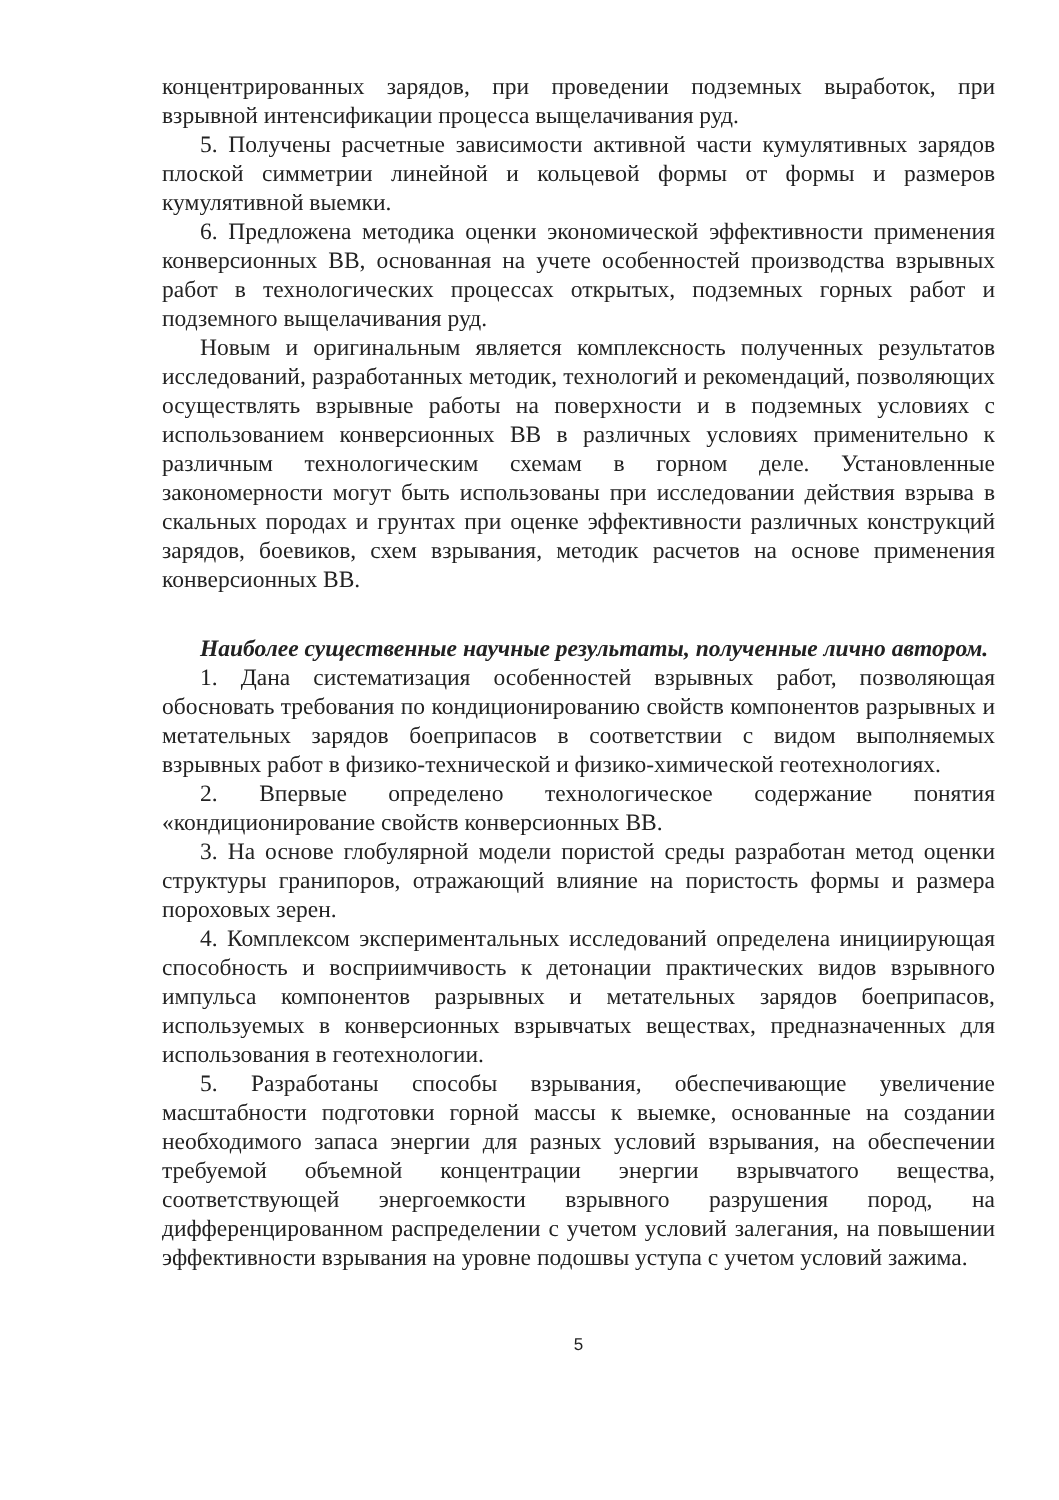концентрированных зарядов, при проведении подземных выработок, при взрывной интенсификации процесса выщелачивания руд.
5. Получены расчетные зависимости активной части кумулятивных зарядов плоской симметрии линейной и кольцевой формы от формы и размеров кумулятивной выемки.
6. Предложена методика оценки экономической эффективности применения конверсионных ВВ, основанная на учете особенностей производства взрывных работ в технологических процессах открытых, подземных горных работ и подземного выщелачивания руд.
Новым и оригинальным является комплексность полученных результатов исследований, разработанных методик, технологий и рекомендаций, позволяющих осуществлять взрывные работы на поверхности и в подземных условиях с использованием конверсионных ВВ в различных условиях применительно к различным технологическим схемам в горном деле. Установленные закономерности могут быть использованы при исследовании действия взрыва в скальных породах и грунтах при оценке эффективности различных конструкций зарядов, боевиков, схем взрывания, методик расчетов на основе применения конверсионных ВВ.
Наиболее существенные научные результаты, полученные лично автором.
1. Дана систематизация особенностей взрывных работ, позволяющая обосновать требования по кондиционированию свойств компонентов разрывных и метательных зарядов боеприпасов в соответствии с видом выполняемых взрывных работ в физико-технической и физико-химической геотехнологиях.
2. Впервые определено технологическое содержание понятия «кондиционирование свойств конверсионных ВВ.
3. На основе глобулярной модели пористой среды разработан метод оценки структуры гранипоров, отражающий влияние на пористость формы и размера пороховых зерен.
4. Комплексом экспериментальных исследований определена инициирующая способность и восприимчивость к детонации практических видов взрывного импульса компонентов разрывных и метательных зарядов боеприпасов, используемых в конверсионных взрывчатых веществах, предназначенных для использования в геотехнологии.
5. Разработаны способы взрывания, обеспечивающие увеличение масштабности подготовки горной массы к выемке, основанные на создании необходимого запаса энергии для разных условий взрывания, на обеспечении требуемой объемной концентрации энергии взрывчатого вещества, соответствующей энергоемкости взрывного разрушения пород, на дифференцированном распределении с учетом условий залегания, на повышении эффективности взрывания на уровне подошвы уступа с учетом условий зажима.
5